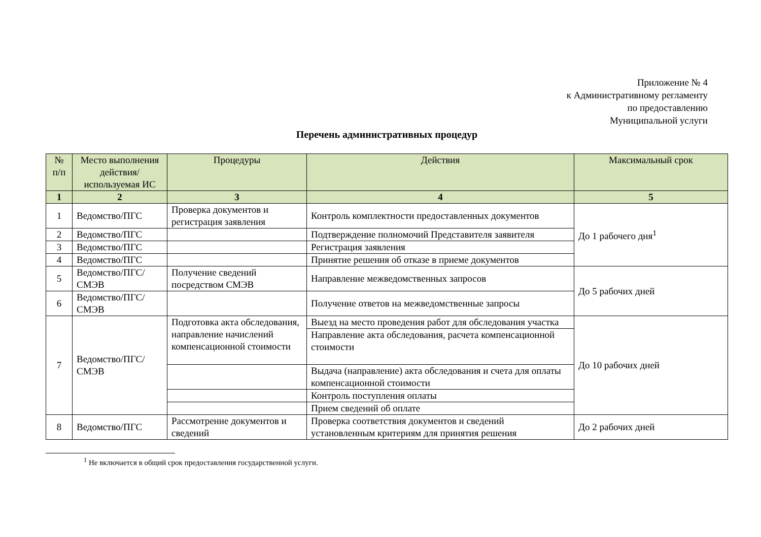Приложение № 4
к Административному регламенту
по предоставлению
Муниципальной услуги
Перечень административных процедур
| № п/п | Место выполнения действия/ используемая ИС | Процедуры | Действия | Максимальный срок |
| --- | --- | --- | --- | --- |
| 1 | 2 | 3 | 4 | 5 |
| 1 | Ведомство/ПГС | Проверка документов и регистрация заявления | Контроль комплектности предоставленных документов | До 1 рабочего дня<sup>1</sup> |
| 2 | Ведомство/ПГС | | Подтверждение полномочий Представителя заявителя | |
| 3 | Ведомство/ПГС | | Регистрация заявления | |
| 4 | Ведомство/ПГС | | Принятие решения об отказе в приеме документов | |
| 5 | Ведомство/ПГС/ СМЭВ | Получение сведений посредством СМЭВ | Направление межведомственных запросов | До 5 рабочих дней |
| 6 | Ведомство/ПГС/ СМЭВ | | Получение ответов на межведомственные запросы | |
| 7 | Ведомство/ПГС/ СМЭВ | Подготовка акта обследования, направление начислений компенсационной стоимости | Выезд на место проведения работ для обследования участка | До 10 рабочих дней |
| | | | Направление акта обследования, расчета компенсационной стоимости | |
| | | | Выдача (направление) акта обследования и счета для оплаты компенсационной стоимости | |
| | | | Контроль поступления оплаты | |
| | | | Прием сведений об оплате | |
| 8 | Ведомство/ПГС | Рассмотрение документов и сведений | Проверка соответствия документов и сведений установленным критериям для принятия решения | До 2 рабочих дней |
<sup>1</sup> Не включается в общий срок предоставления государственной услуги.